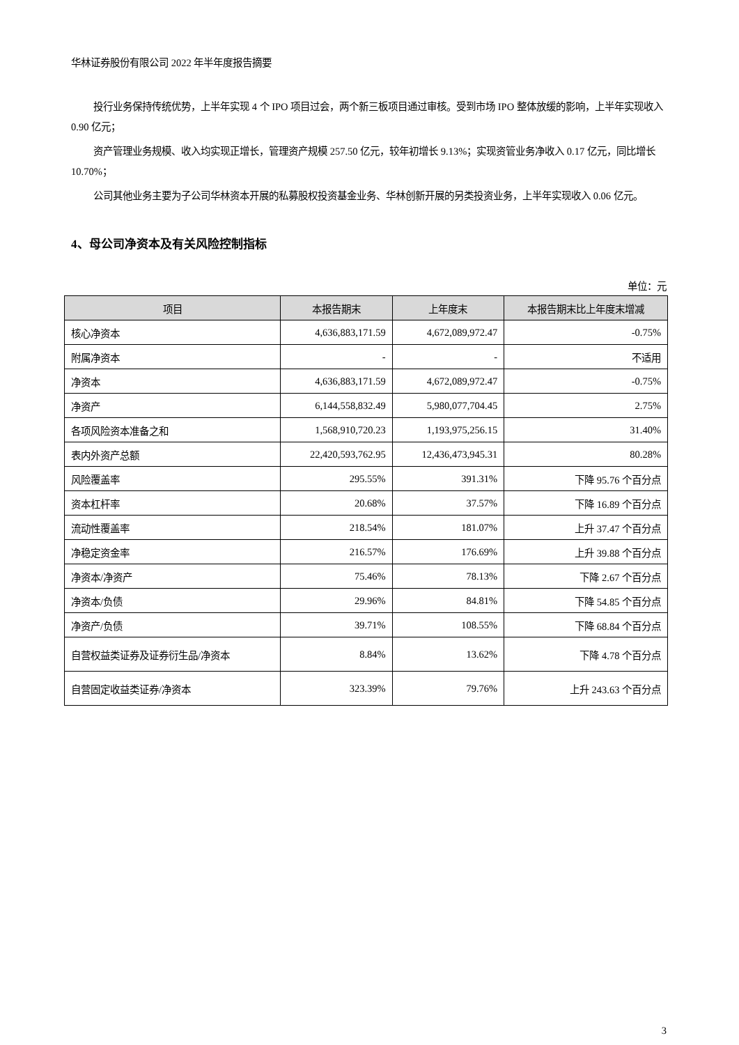华林证券股份有限公司 2022 年半年度报告摘要
投行业务保持传统优势，上半年实现 4 个 IPO 项目过会，两个新三板项目通过审核。受到市场 IPO 整体放缓的影响，上半年实现收入 0.90 亿元；
资产管理业务规模、收入均实现正增长，管理资产规模 257.50 亿元，较年初增长 9.13%；实现资管业务净收入 0.17 亿元，同比增长 10.70%；
公司其他业务主要为子公司华林资本开展的私募股权投资基金业务、华林创新开展的另类投资业务，上半年实现收入 0.06 亿元。
4、母公司净资本及有关风险控制指标
单位：元
| 项目 | 本报告期末 | 上年度末 | 本报告期末比上年度末增减 |
| --- | --- | --- | --- |
| 核心净资本 | 4,636,883,171.59 | 4,672,089,972.47 | -0.75% |
| 附属净资本 | - | - | 不适用 |
| 净资本 | 4,636,883,171.59 | 4,672,089,972.47 | -0.75% |
| 净资产 | 6,144,558,832.49 | 5,980,077,704.45 | 2.75% |
| 各项风险资本准备之和 | 1,568,910,720.23 | 1,193,975,256.15 | 31.40% |
| 表内外资产总额 | 22,420,593,762.95 | 12,436,473,945.31 | 80.28% |
| 风险覆盖率 | 295.55% | 391.31% | 下降 95.76 个百分点 |
| 资本杠杆率 | 20.68% | 37.57% | 下降 16.89 个百分点 |
| 流动性覆盖率 | 218.54% | 181.07% | 上升 37.47 个百分点 |
| 净稳定资金率 | 216.57% | 176.69% | 上升 39.88 个百分点 |
| 净资本/净资产 | 75.46% | 78.13% | 下降 2.67 个百分点 |
| 净资本/负债 | 29.96% | 84.81% | 下降 54.85 个百分点 |
| 净资产/负债 | 39.71% | 108.55% | 下降 68.84 个百分点 |
| 自营权益类证券及证券衍生品/净资本 | 8.84% | 13.62% | 下降 4.78 个百分点 |
| 自营固定收益类证券/净资本 | 323.39% | 79.76% | 上升 243.63 个百分点 |
3